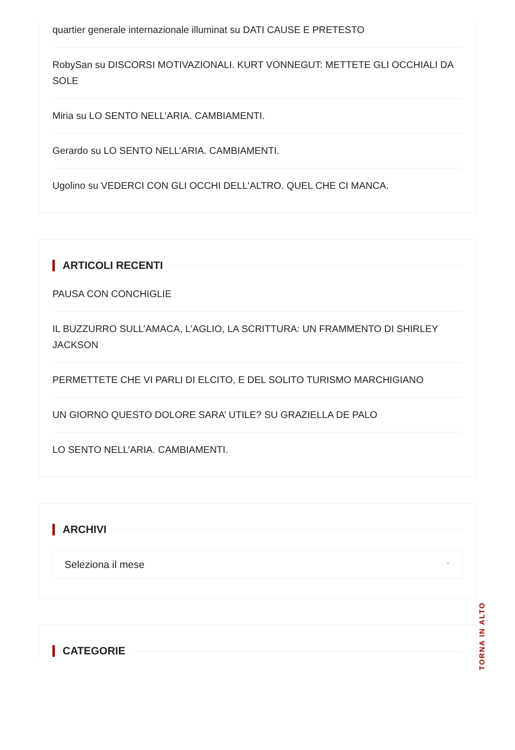quartier generale internazionale illuminat su DATI CAUSE E PRETESTO
RobySan su DISCORSI MOTIVAZIONALI. KURT VONNEGUT: METTETE GLI OCCHIALI DA SOLE
Miria su LO SENTO NELL’ARIA. CAMBIAMENTI.
Gerardo su LO SENTO NELL’ARIA. CAMBIAMENTI.
Ugolino su VEDERCI CON GLI OCCHI DELL'ALTRO. QUEL CHE CI MANCA.
ARTICOLI RECENTI
PAUSA CON CONCHIGLIE
IL BUZZURRO SULL’AMACA, L’AGLIO, LA SCRITTURA: UN FRAMMENTO DI SHIRLEY JACKSON
PERMETTETE CHE VI PARLI DI ELCITO, E DEL SOLITO TURISMO MARCHIGIANO
UN GIORNO QUESTO DOLORE SARA’ UTILE? SU GRAZIELLA DE PALO
LO SENTO NELL’ARIA. CAMBIAMENTI.
ARCHIVI
Seleziona il mese ⌄
CATEGORIE
TORNA IN ALTO